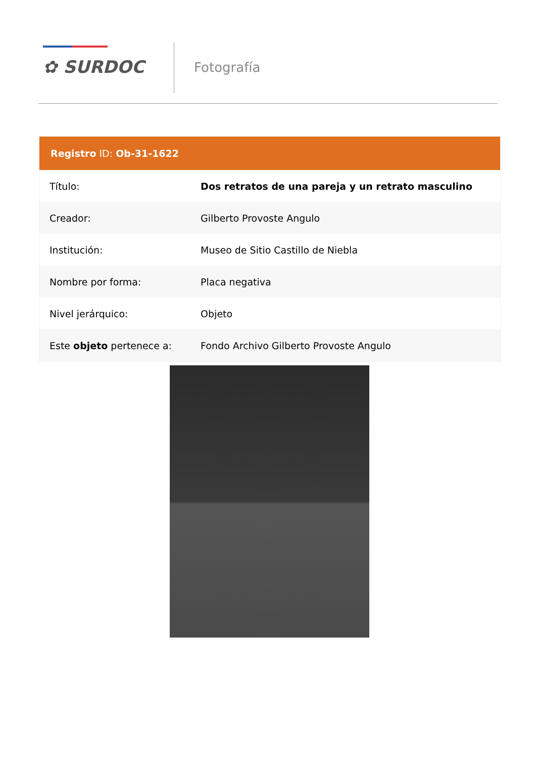✿ SURDOC Fotografía
| Registro ID: Ob-31-1622 | |
| --- | --- |
| Título: | Dos retratos de una pareja y un retrato masculino |
| Creador: | Gilberto Provoste Angulo |
| Institución: | Museo de Sitio Castillo de Niebla |
| Nombre por forma: | Placa negativa |
| Nivel jerárquico: | Objeto |
| Este objeto pertenece a: | Fondo Archivo Gilberto Provoste Angulo |